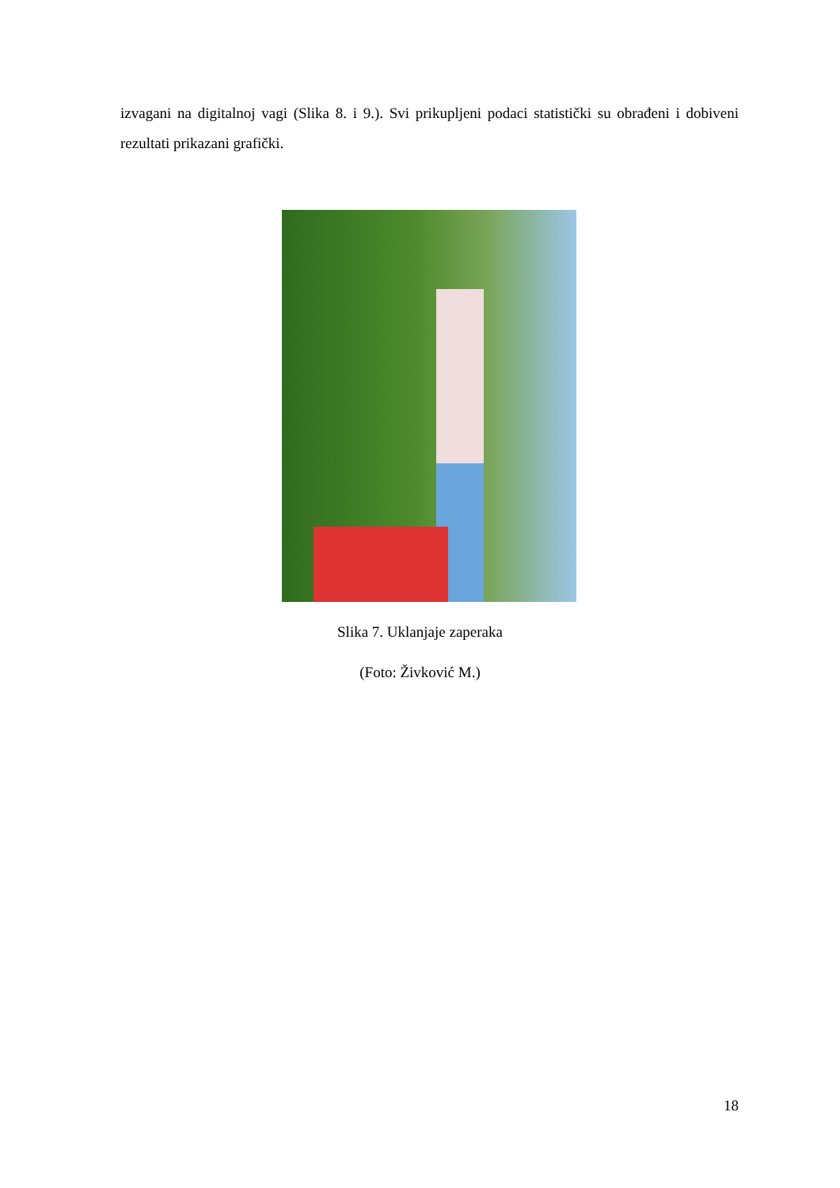izvagani na digitalnoj vagi (Slika 8. i 9.). Svi prikupljeni podaci statistički su obrađeni i dobiveni rezultati prikazani grafički.
Slika 7. Uklanjaje zaperaka
(Foto: Živković M.)
18